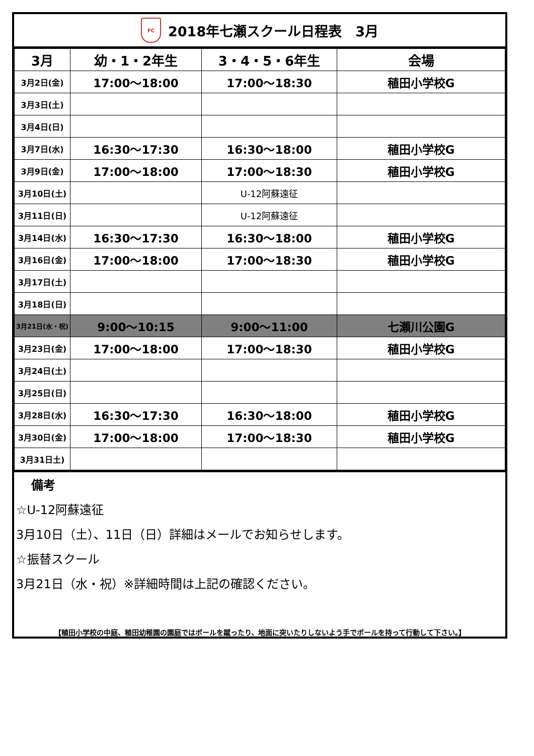FC 2018年七瀬スクール日程表　3月
| 3月 | 幼・1・2年生 | 3・4・5・6年生 | 会場 |
| --- | --- | --- | --- |
| 3月2日(金) | 17:00～18:00 | 17:00～18:30 | 稙田小学校G |
| 3月3日(土) | | | |
| 3月4日(日) | | | |
| 3月7日(水) | 16:30～17:30 | 16:30～18:00 | 稙田小学校G |
| 3月9日(金) | 17:00～18:00 | 17:00～18:30 | 稙田小学校G |
| 3月10日(土) | | U-12阿蘇遠征 | |
| 3月11日(日) | | U-12阿蘇遠征 | |
| 3月14日(水) | 16:30～17:30 | 16:30～18:00 | 稙田小学校G |
| 3月16日(金) | 17:00～18:00 | 17:00～18:30 | 稙田小学校G |
| 3月17日(土) | | | |
| 3月18日(日) | | | |
| 3月21日(水・祝) | 9:00～10:15 | 9:00～11:00 | 七瀬川公園G |
| 3月23日(金) | 17:00～18:00 | 17:00～18:30 | 稙田小学校G |
| 3月24日(土) | | | |
| 3月25日(日) | | | |
| 3月28日(水) | 16:30～17:30 | 16:30～18:00 | 稙田小学校G |
| 3月30日(金) | 17:00～18:00 | 17:00～18:30 | 稙田小学校G |
| 3月31日土) | | | |
備考
☆U-12阿蘇遠征
3月10日（土）、11日（日）詳細はメールでお知らせします。
☆振替スクール
3月21日（水・祝）※詳細時間は上記の確認ください。
【稙田小学校の中庭、稙田幼稚園の園庭ではボールを蹴ったり、地面に突いたりしないよう手でボールを持って行動して下さい。】